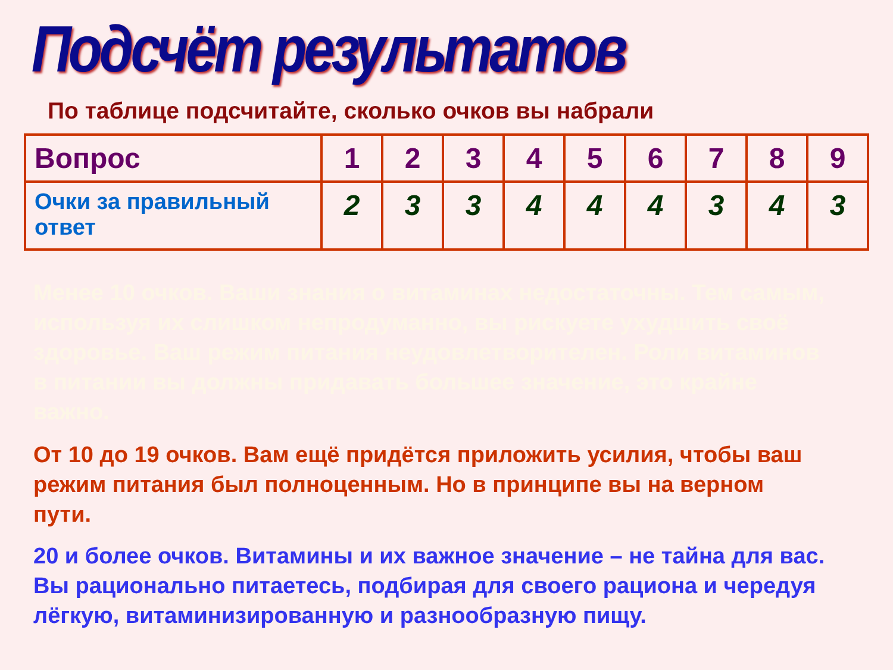Подсчёт результатов
По таблице подсчитайте, сколько очков вы набрали
| Вопрос | 1 | 2 | 3 | 4 | 5 | 6 | 7 | 8 | 9 |
| Очки за правильный ответ | 2 | 3 | 3 | 4 | 4 | 4 | 3 | 4 | 3 |
Менее 10 очков. Ваши знания о витаминах недостаточны. Тем самым, используя их слишком непродуманно, вы рискуете ухудшить своё здоровье. Ваш режим питания неудовлетворителен. Роли витаминов в питании вы должны придавать большее значение, это крайне важно.
От 10 до 19 очков. Вам ещё придётся приложить усилия, чтобы ваш режим питания был полноценным. Но в принципе вы на верном пути.
20 и более очков. Витамины и их важное значение – не тайна для вас. Вы рационально питаетесь, подбирая для своего рациона и чередуя лёгкую, витаминизированную и разнообразную пищу.